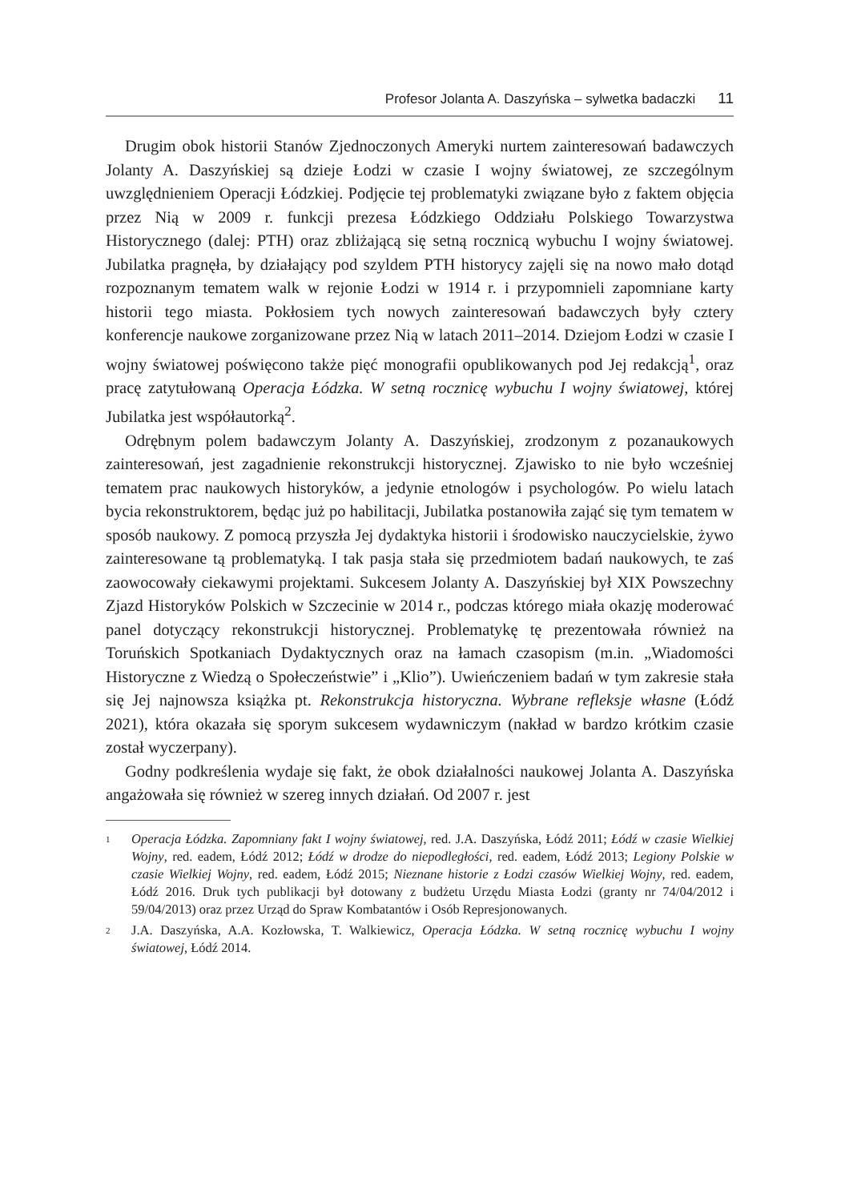Profesor Jolanta A. Daszyńska – sylwetka badaczki 11
Drugim obok historii Stanów Zjednoczonych Ameryki nurtem zainteresowań badawczych Jolanty A. Daszyńskiej są dzieje Łodzi w czasie I wojny światowej, ze szczególnym uwzględnieniem Operacji Łódzkiej. Podjęcie tej problematyki związane było z faktem objęcia przez Nią w 2009 r. funkcji prezesa Łódzkiego Oddziału Polskiego Towarzystwa Historycznego (dalej: PTH) oraz zbliżającą się setną rocznicą wybuchu I wojny światowej. Jubilatka pragnęła, by działający pod szyldem PTH historycy zajęli się na nowo mało dotąd rozpoznanym tematem walk w rejonie Łodzi w 1914 r. i przypomnieli zapomniane karty historii tego miasta. Pokłosiem tych nowych zainteresowań badawczych były cztery konferencje naukowe zorganizowane przez Nią w latach 2011–2014. Dziejom Łodzi w czasie I wojny światowej poświęcono także pięć monografii opublikowanych pod Jej redakcją<sup>1</sup>, oraz pracę zatytułowaną Operacja Łódzka. W setną rocznicę wybuchu I wojny światowej, której Jubilatka jest współautorką<sup>2</sup>.
Odrębnym polem badawczym Jolanty A. Daszyńskiej, zrodzonym z pozanaukowych zainteresowań, jest zagadnienie rekonstrukcji historycznej. Zjawisko to nie było wcześniej tematem prac naukowych historyków, a jedynie etnologów i psychologów. Po wielu latach bycia rekonstruktorem, będąc już po habilitacji, Jubilatka postanowiła zająć się tym tematem w sposób naukowy. Z pomocą przyszła Jej dydaktyka historii i środowisko nauczycielskie, żywo zainteresowane tą problematyką. I tak pasja stała się przedmiotem badań naukowych, te zaś zaowocowały ciekawymi projektami. Sukcesem Jolanty A. Daszyńskiej był XIX Powszechny Zjazd Historyków Polskich w Szczecinie w 2014 r., podczas którego miała okazję moderować panel dotyczący rekonstrukcji historycznej. Problematykę tę prezentowała również na Toruńskich Spotkaniach Dydaktycznych oraz na łamach czasopism (m.in. „Wiadomości Historyczne z Wiedzą o Społeczeństwie” i „Klio”). Uwieńczeniem badań w tym zakresie stała się Jej najnowsza książka pt. Rekonstrukcja historyczna. Wybrane refleksje własne (Łódź 2021), która okazała się sporym sukcesem wydawniczym (nakład w bardzo krótkim czasie został wyczerpany).
Godny podkreślenia wydaje się fakt, że obok działalności naukowej Jolanta A. Daszyńska angażowała się również w szereg innych działań. Od 2007 r. jest
1 Operacja Łódzka. Zapomniany fakt I wojny światowej, red. J.A. Daszyńska, Łódź 2011; Łódź w czasie Wielkiej Wojny, red. eadem, Łódź 2012; Łódź w drodze do niepodległości, red. eadem, Łódź 2013; Legiony Polskie w czasie Wielkiej Wojny, red. eadem, Łódź 2015; Nieznane historie z Łodzi czasów Wielkiej Wojny, red. eadem, Łódź 2016. Druk tych publikacji był dotowany z budżetu Urzędu Miasta Łodzi (granty nr 74/04/2012 i 59/04/2013) oraz przez Urząd do Spraw Kombatantów i Osób Represjonowanych.
2 J.A. Daszyńska, A.A. Kozłowska, T. Walkiewicz, Operacja Łódzka. W setną rocznicę wybuchu I wojny światowej, Łódź 2014.